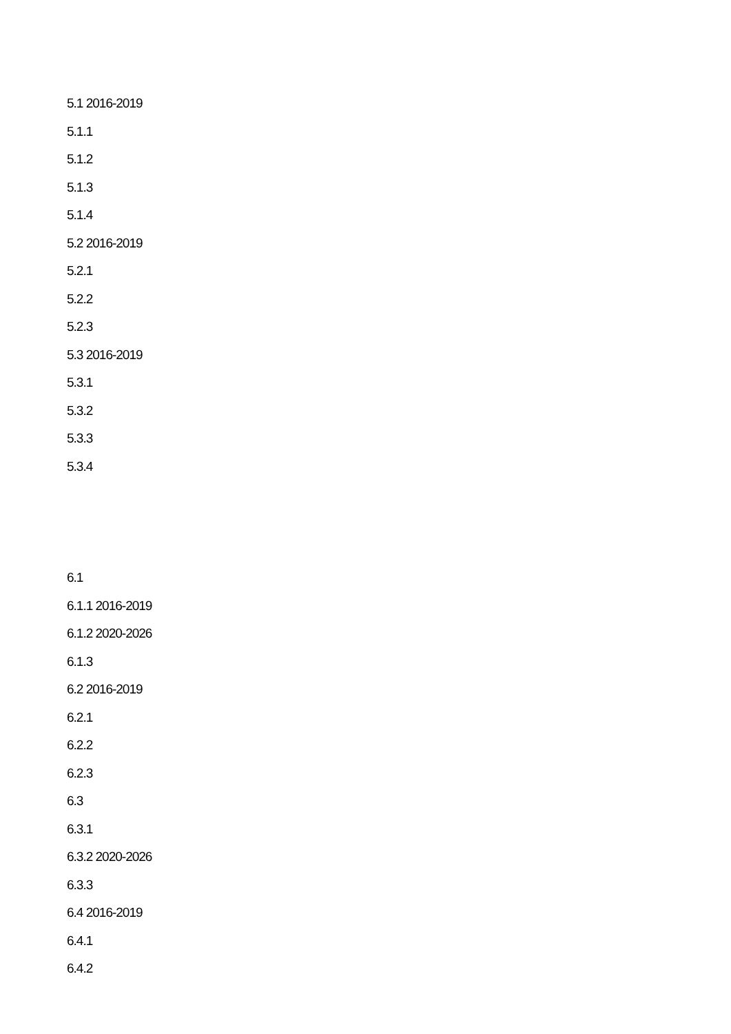5.1 2016-2019
5.1.1
5.1.2
5.1.3
5.1.4
5.2 2016-2019
5.2.1
5.2.2
5.2.3
5.3 2016-2019
5.3.1
5.3.2
5.3.3
5.3.4
6.1
6.1.1 2016-2019
6.1.2 2020-2026
6.1.3
6.2 2016-2019
6.2.1
6.2.2
6.2.3
6.3
6.3.1
6.3.2 2020-2026
6.3.3
6.4 2016-2019
6.4.1
6.4.2